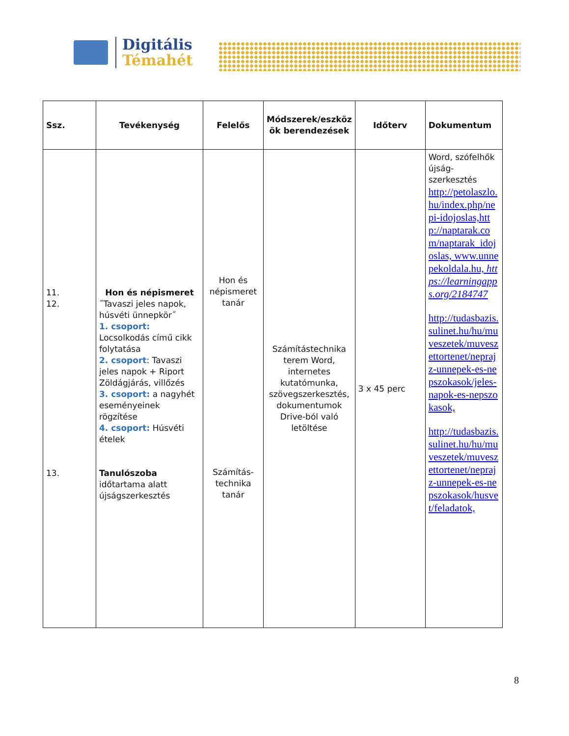Digitális
Témahét
| Ssz. | Tevékenység | Felelős | Módszerek/eszköz ök berendezések | Időterv | Dokumentum |
| --- | --- | --- | --- | --- | --- |
| 11. 12. 13. | Hon és népismeret ˝Tavaszi jeles napok, húsvéti ünnepkör˝ 1. csoport: Locsolkodás című cikk folytatása 2. csoport : Tavaszi jeles napok + Riport Zöldágjárás, villőzés 3. csoport: a nagyhét eseményeinek rögzítése 4. csoport: Húsvéti ételek Tanulószoba időtartama alatt újságszerkesztés | Hon és népismeret tanár Számítás-technika tanár | Számítástechnika terem Word, internetes kutatómunka, szövegszerkesztés, dokumentumok Drive-ból való letöltése | 3 x 45 perc | Word, szófelhők újság-szerkesztés http://petolaszlo.hu/index.php/nepi-idojoslas,http://naptarak.com/naptarak_idojoslas, www.unnepekoldala.hu, https://learningapps.org/2184747 http://tudasbazis.sulinet.hu/hu/muveszetek/muveszettortenet/neprajz-unnepek-es-nepszokasok/jeles-napok-es-nepszokasok, http://tudasbazis.sulinet.hu/hu/muveszetek/muveszettortenet/neprajz-unnepek-es-nepszokasok/husvet/feladatok, |
8